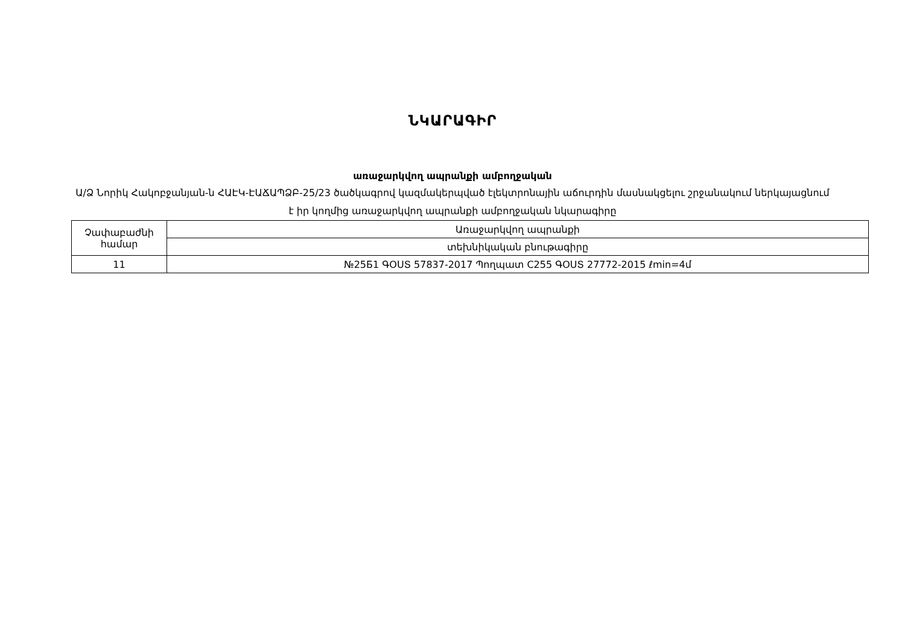ՆԿԱՐԱԳԻՐ
առաջարկվող ապրանքի ամբողջական
Ա/Ձ Նորիկ Հակոբջանյան-ն ՀԱԷԿ-ԷԱՃԱՊՁԲ-25/23 ծածկագրով կազմակերպված էլեկտրոնային աճուրդին մասնակցելու շրջանակում ներկայացնում է իր կողմից առաջարկվող ապրանքի ամբողջական նկարագիրը
| Չափաբաժնի համար | Առաջարկվող ապրանքի |
| | տեխնիկական բնութագիրը |
| 11 | №25Б1 ԳՕՍՏ 57837-2017 Պողպատ C255 ԳՕՍՏ 27772-2015 ℓmin=4մ |